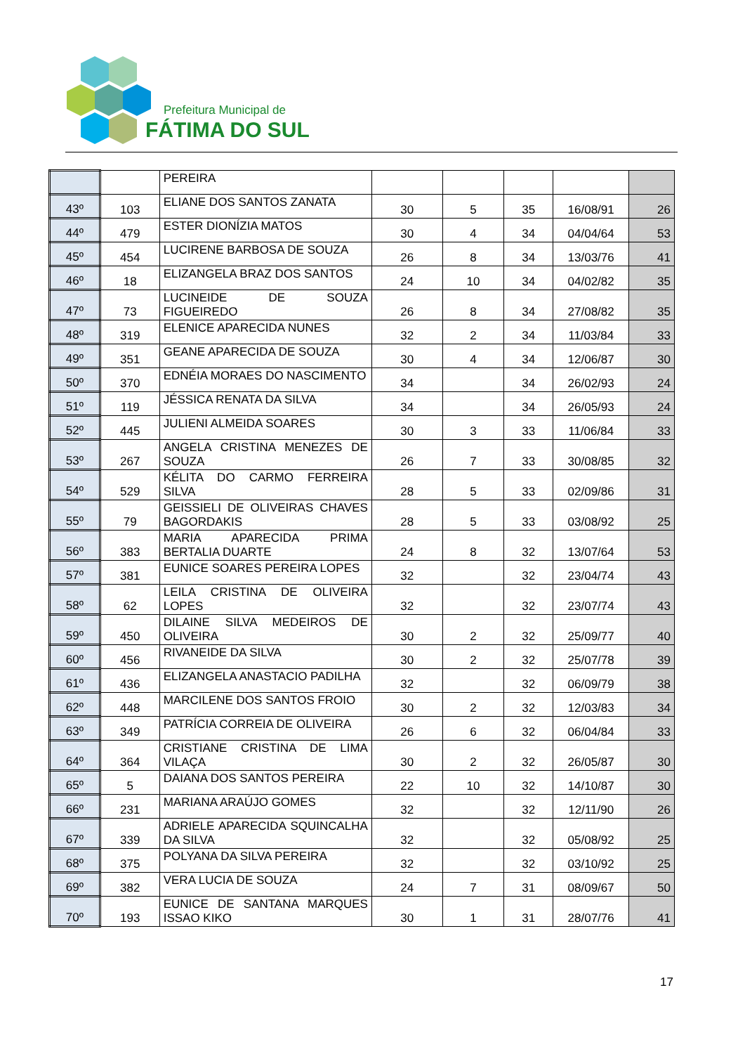Prefeitura Municipal de
FÁTIMA DO SUL
| | | PEREIRA | | | | | |
| 43º | 103 | ELIANE DOS SANTOS ZANATA | 30 | 5 | 35 | 16/08/91 | 26 |
| 44º | 479 | ESTER DIONÍZIA MATOS | 30 | 4 | 34 | 04/04/64 | 53 |
| 45º | 454 | LUCIRENE BARBOSA DE SOUZA | 26 | 8 | 34 | 13/03/76 | 41 |
| 46º | 18 | ELIZANGELA BRAZ DOS SANTOS | 24 | 10 | 34 | 04/02/82 | 35 |
| 47º | 73 | LUCINEIDE DE SOUZA FIGUEIREDO | 26 | 8 | 34 | 27/08/82 | 35 |
| 48º | 319 | ELENICE APARECIDA NUNES | 32 | 2 | 34 | 11/03/84 | 33 |
| 49º | 351 | GEANE APARECIDA DE SOUZA | 30 | 4 | 34 | 12/06/87 | 30 |
| 50º | 370 | EDNÉIA MORAES DO NASCIMENTO | 34 | | 34 | 26/02/93 | 24 |
| 51º | 119 | JÉSSICA RENATA DA SILVA | 34 | | 34 | 26/05/93 | 24 |
| 52º | 445 | JULIENI ALMEIDA SOARES | 30 | 3 | 33 | 11/06/84 | 33 |
| 53º | 267 | ANGELA CRISTINA MENEZES DE SOUZA | 26 | 7 | 33 | 30/08/85 | 32 |
| 54º | 529 | KÉLITA DO CARMO FERREIRA SILVA | 28 | 5 | 33 | 02/09/86 | 31 |
| 55º | 79 | GEISSIELI DE OLIVEIRAS CHAVES BAGORDAKIS | 28 | 5 | 33 | 03/08/92 | 25 |
| 56º | 383 | MARIA APARECIDA PRIMA BERTALIA DUARTE | 24 | 8 | 32 | 13/07/64 | 53 |
| 57º | 381 | EUNICE SOARES PEREIRA LOPES | 32 | | 32 | 23/04/74 | 43 |
| 58º | 62 | LEILA CRISTINA DE OLIVEIRA LOPES | 32 | | 32 | 23/07/74 | 43 |
| 59º | 450 | DILAINE SILVA MEDEIROS DE OLIVEIRA | 30 | 2 | 32 | 25/09/77 | 40 |
| 60º | 456 | RIVANEIDE DA SILVA | 30 | 2 | 32 | 25/07/78 | 39 |
| 61º | 436 | ELIZANGELA ANASTACIO PADILHA | 32 | | 32 | 06/09/79 | 38 |
| 62º | 448 | MARCILENE DOS SANTOS FROIO | 30 | 2 | 32 | 12/03/83 | 34 |
| 63º | 349 | PATRÍCIA CORREIA DE OLIVEIRA | 26 | 6 | 32 | 06/04/84 | 33 |
| 64º | 364 | CRISTIANE CRISTINA DE LIMA VILAÇA | 30 | 2 | 32 | 26/05/87 | 30 |
| 65º | 5 | DAIANA DOS SANTOS PEREIRA | 22 | 10 | 32 | 14/10/87 | 30 |
| 66º | 231 | MARIANA ARAÚJO GOMES | 32 | | 32 | 12/11/90 | 26 |
| 67º | 339 | ADRIELE APARECIDA SQUINCALHA DA SILVA | 32 | | 32 | 05/08/92 | 25 |
| 68º | 375 | POLYANA DA SILVA PEREIRA | 32 | | 32 | 03/10/92 | 25 |
| 69º | 382 | VERA LUCIA DE SOUZA | 24 | 7 | 31 | 08/09/67 | 50 |
| 70º | 193 | EUNICE DE SANTANA MARQUES ISSAO KIKO | 30 | 1 | 31 | 28/07/76 | 41 |
17